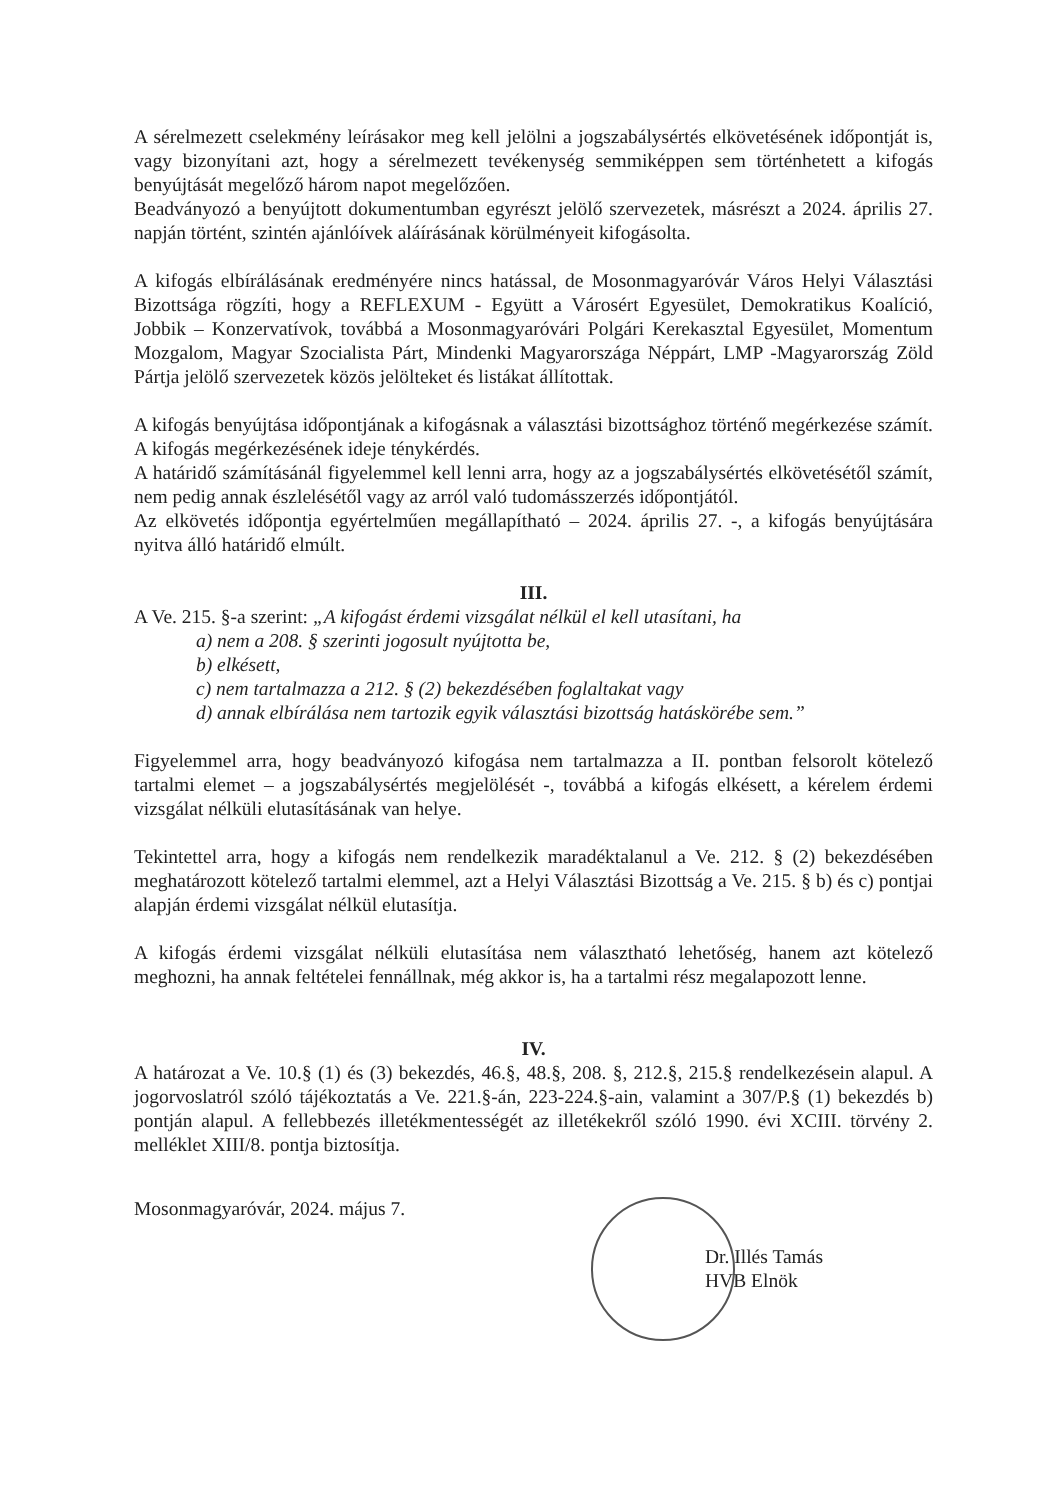A sérelmezett cselekmény leírásakor meg kell jelölni a jogszabálysértés elkövetésének időpontját is, vagy bizonyítani azt, hogy a sérelmezett tevékenység semmiképpen sem történhetett a kifogás benyújtását megelőző három napot megelőzően.
Beadványozó a benyújtott dokumentumban egyrészt jelölő szervezetek, másrészt a 2024. április 27. napján történt, szintén ajánlóívek aláírásának körülményeit kifogásolta.
A kifogás elbírálásának eredményére nincs hatással, de Mosonmagyaróvár Város Helyi Választási Bizottsága rögzíti, hogy a REFLEXUM - Együtt a Városért Egyesület, Demokratikus Koalíció, Jobbik – Konzervatívok, továbbá a Mosonmagyaróvári Polgári Kerekasztal Egyesület, Momentum Mozgalom, Magyar Szocialista Párt, Mindenki Magyarországa Néppárt, LMP -Magyarország Zöld Pártja jelölő szervezetek közös jelölteket és listákat állítottak.
A kifogás benyújtása időpontjának a kifogásnak a választási bizottsághoz történő megérkezése számít. A kifogás megérkezésének ideje ténykérdés.
A határidő számításánál figyelemmel kell lenni arra, hogy az a jogszabálysértés elkövetésétől számít, nem pedig annak észlelésétől vagy az arról való tudomásszerzés időpontjától.
Az elkövetés időpontja egyértelműen megállapítható – 2024. április 27. -, a kifogás benyújtására nyitva álló határidő elmúlt.
III.
A Ve. 215. §-a szerint: „A kifogást érdemi vizsgálat nélkül el kell utasítani, ha
a) nem a 208. § szerinti jogosult nyújtotta be,
b) elkésett,
c) nem tartalmazza a 212. § (2) bekezdésében foglaltakat vagy
d) annak elbírálása nem tartozik egyik választási bizottság hatáskörébe sem.”
Figyelemmel arra, hogy beadványozó kifogása nem tartalmazza a II. pontban felsorolt kötelező tartalmi elemet – a jogszabálysértés megjelölését -, továbbá a kifogás elkésett, a kérelem érdemi vizsgálat nélküli elutasításának van helye.
Tekintettel arra, hogy a kifogás nem rendelkezik maradéktalanul a Ve. 212. § (2) bekezdésében meghatározott kötelező tartalmi elemmel, azt a Helyi Választási Bizottság a Ve. 215. § b) és c) pontjai alapján érdemi vizsgálat nélkül elutasítja.
A kifogás érdemi vizsgálat nélküli elutasítása nem választható lehetőség, hanem azt kötelező meghozni, ha annak feltételei fennállnak, még akkor is, ha a tartalmi rész megalapozott lenne.
IV.
A határozat a Ve. 10.§ (1) és (3) bekezdés, 46.§, 48.§, 208. §, 212.§, 215.§ rendelkezésein alapul. A jogorvoslatról szóló tájékoztatás a Ve. 221.§-án, 223-224.§-ain, valamint a 307/P.§ (1) bekezdés b) pontján alapul. A fellebbezés illetékmentességét az illetékekről szóló 1990. évi XCIII. törvény 2. melléklet XIII/8. pontja biztosítja.
Mosonmagyaróvár, 2024. május 7.
Dr. Illés Tamás
HVB Elnök